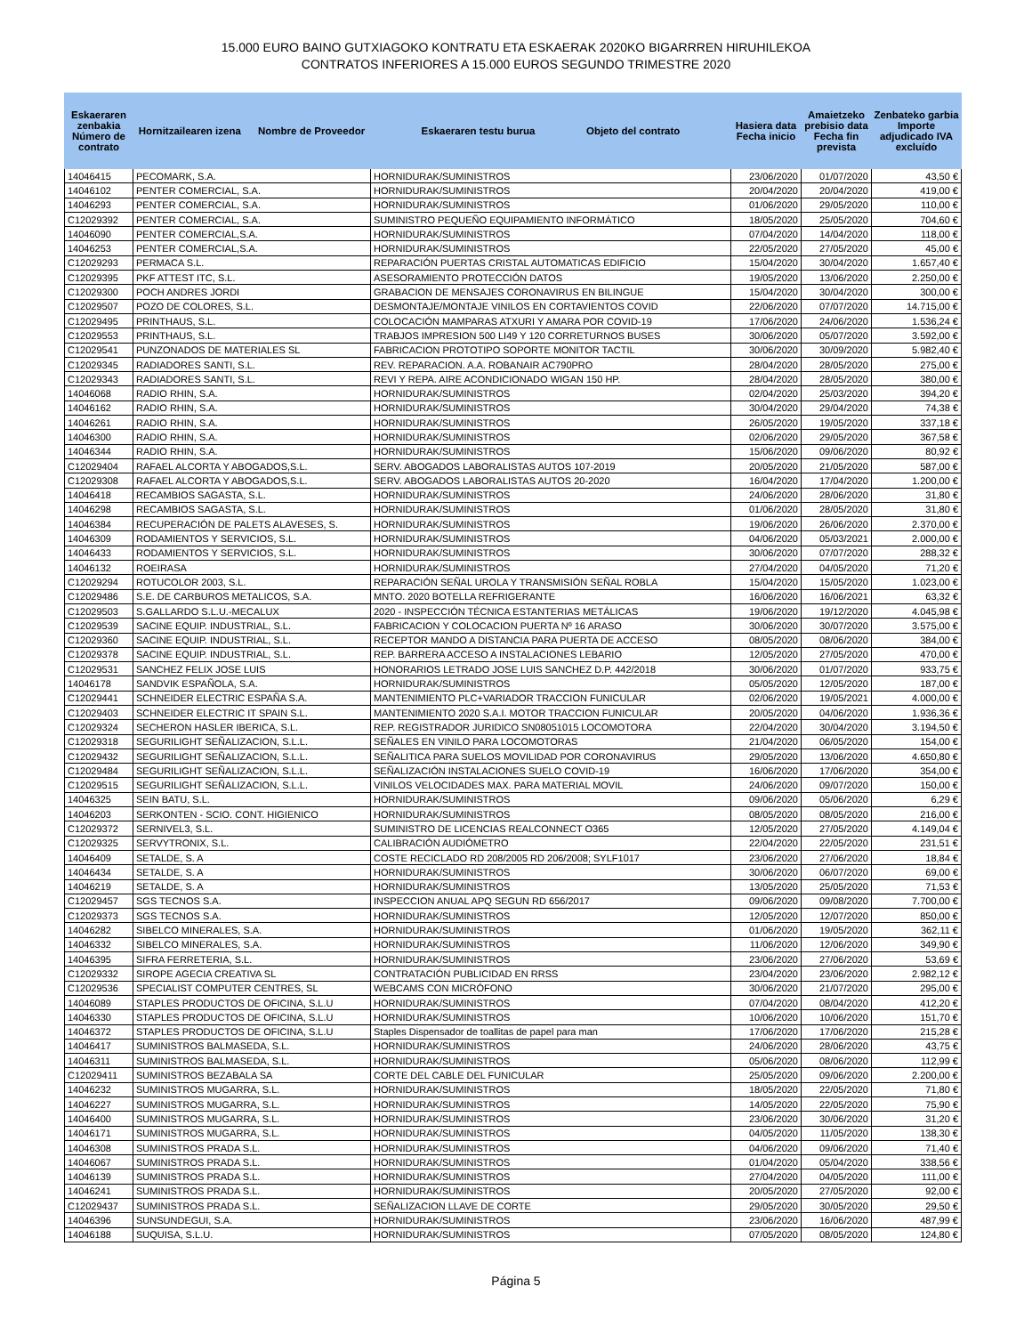15.000 EURO BAINO GUTXIAGOKO KONTRATU ETA ESKAERAK 2020KO BIGARRREN HIRUHILEKOA
CONTRATOS INFERIORES A 15.000 EUROS SEGUNDO TRIMESTRE 2020
| Eskaeraren zenbakia Número de contrato | Hornitzailearen izena Nombre de Proveedor | Eskaeraren testu burua Objeto del contrato | Hasiera data Fecha inicio | Amaietzeko prebisio data Fecha fin prevista | Zenbateko garbia Importe adjudicado IVA excluído |
| --- | --- | --- | --- | --- | --- |
| 14046415 | PECOMARK, S.A. | HORNIDURAK/SUMINISTROS | 23/06/2020 | 01/07/2020 | 43,50 € |
| 14046102 | PENTER COMERCIAL, S.A. | HORNIDURAK/SUMINISTROS | 20/04/2020 | 20/04/2020 | 419,00 € |
| 14046293 | PENTER COMERCIAL, S.A. | HORNIDURAK/SUMINISTROS | 01/06/2020 | 29/05/2020 | 110,00 € |
| C12029392 | PENTER COMERCIAL, S.A. | SUMINISTRO PEQUEÑO EQUIPAMIENTO INFORMÁTICO | 18/05/2020 | 25/05/2020 | 704,60 € |
| 14046090 | PENTER COMERCIAL,S.A. | HORNIDURAK/SUMINISTROS | 07/04/2020 | 14/04/2020 | 118,00 € |
| 14046253 | PENTER COMERCIAL,S.A. | HORNIDURAK/SUMINISTROS | 22/05/2020 | 27/05/2020 | 45,00 € |
| C12029293 | PERMACA S.L. | REPARACIÓN PUERTAS CRISTAL AUTOMATICAS EDIFICIO | 15/04/2020 | 30/04/2020 | 1.657,40 € |
| C12029395 | PKF ATTEST ITC, S.L. | ASESORAMIENTO PROTECCIÓN DATOS | 19/05/2020 | 13/06/2020 | 2.250,00 € |
| C12029300 | POCH ANDRES JORDI | GRABACION DE MENSAJES CORONAVIRUS EN BILINGUE | 15/04/2020 | 30/04/2020 | 300,00 € |
| C12029507 | POZO DE COLORES, S.L. | DESMONTAJE/MONTAJE VINILOS EN CORTAVIENTOS COVID | 22/06/2020 | 07/07/2020 | 14.715,00 € |
| C12029495 | PRINTHAUS, S.L. | COLOCACIÓN MAMPARAS ATXURI Y AMARA POR COVID-19 | 17/06/2020 | 24/06/2020 | 1.536,24 € |
| C12029553 | PRINTHAUS, S.L. | TRABJOS IMPRESION 500 LI49 Y 120 CORRETURNOS BUSES | 30/06/2020 | 05/07/2020 | 3.592,00 € |
| C12029541 | PUNZONADOS DE MATERIALES SL | FABRICACION PROTOTIPO SOPORTE MONITOR TACTIL | 30/06/2020 | 30/09/2020 | 5.982,40 € |
| C12029345 | RADIADORES SANTI, S.L. | REV. REPARACION. A.A. ROBANAIR AC790PRO | 28/04/2020 | 28/05/2020 | 275,00 € |
| C12029343 | RADIADORES SANTI, S.L. | REVI Y REPA. AIRE ACONDICIONADO WIGAN 150 HP. | 28/04/2020 | 28/05/2020 | 380,00 € |
| 14046068 | RADIO RHIN, S.A. | HORNIDURAK/SUMINISTROS | 02/04/2020 | 25/03/2020 | 394,20 € |
| 14046162 | RADIO RHIN, S.A. | HORNIDURAK/SUMINISTROS | 30/04/2020 | 29/04/2020 | 74,38 € |
| 14046261 | RADIO RHIN, S.A. | HORNIDURAK/SUMINISTROS | 26/05/2020 | 19/05/2020 | 337,18 € |
| 14046300 | RADIO RHIN, S.A. | HORNIDURAK/SUMINISTROS | 02/06/2020 | 29/05/2020 | 367,58 € |
| 14046344 | RADIO RHIN, S.A. | HORNIDURAK/SUMINISTROS | 15/06/2020 | 09/06/2020 | 80,92 € |
| C12029404 | RAFAEL ALCORTA Y ABOGADOS,S.L. | SERV. ABOGADOS LABORALISTAS AUTOS 107-2019 | 20/05/2020 | 21/05/2020 | 587,00 € |
| C12029308 | RAFAEL ALCORTA Y ABOGADOS,S.L. | SERV. ABOGADOS LABORALISTAS AUTOS 20-2020 | 16/04/2020 | 17/04/2020 | 1.200,00 € |
| 14046418 | RECAMBIOS SAGASTA, S.L. | HORNIDURAK/SUMINISTROS | 24/06/2020 | 28/06/2020 | 31,80 € |
| 14046298 | RECAMBIOS SAGASTA, S.L. | HORNIDURAK/SUMINISTROS | 01/06/2020 | 28/05/2020 | 31,80 € |
| 14046384 | RECUPERACIÓN DE PALETS ALAVESES, S. | HORNIDURAK/SUMINISTROS | 19/06/2020 | 26/06/2020 | 2.370,00 € |
| 14046309 | RODAMIENTOS Y SERVICIOS, S.L. | HORNIDURAK/SUMINISTROS | 04/06/2020 | 05/03/2021 | 2.000,00 € |
| 14046433 | RODAMIENTOS Y SERVICIOS, S.L. | HORNIDURAK/SUMINISTROS | 30/06/2020 | 07/07/2020 | 288,32 € |
| 14046132 | ROEIRASA | HORNIDURAK/SUMINISTROS | 27/04/2020 | 04/05/2020 | 71,20 € |
| C12029294 | ROTUCOLOR 2003, S.L. | REPARACIÓN SEÑAL UROLA Y TRANSMISIÓN SEÑAL ROBLA | 15/04/2020 | 15/05/2020 | 1.023,00 € |
| C12029486 | S.E. DE CARBUROS METALICOS, S.A. | MNTO. 2020 BOTELLA REFRIGERANTE | 16/06/2020 | 16/06/2021 | 63,32 € |
| C12029503 | S.GALLARDO S.L.U.-MECALUX | 2020 - INSPECCIÓN TÉCNICA ESTANTERIAS METÁLICAS | 19/06/2020 | 19/12/2020 | 4.045,98 € |
| C12029539 | SACINE EQUIP. INDUSTRIAL, S.L. | FABRICACION Y COLOCACION PUERTA Nº 16 ARASO | 30/06/2020 | 30/07/2020 | 3.575,00 € |
| C12029360 | SACINE EQUIP. INDUSTRIAL, S.L. | RECEPTOR MANDO A DISTANCIA PARA PUERTA DE ACCESO | 08/05/2020 | 08/06/2020 | 384,00 € |
| C12029378 | SACINE EQUIP. INDUSTRIAL, S.L. | REP. BARRERA ACCESO A INSTALACIONES LEBARIO | 12/05/2020 | 27/05/2020 | 470,00 € |
| C12029531 | SANCHEZ FELIX JOSE LUIS | HONORARIOS LETRADO JOSE LUIS SANCHEZ D.P. 442/2018 | 30/06/2020 | 01/07/2020 | 933,75 € |
| 14046178 | SANDVIK ESPAÑOLA, S.A. | HORNIDURAK/SUMINISTROS | 05/05/2020 | 12/05/2020 | 187,00 € |
| C12029441 | SCHNEIDER ELECTRIC ESPAÑA S.A. | MANTENIMIENTO PLC+VARIADOR TRACCION FUNICULAR | 02/06/2020 | 19/05/2021 | 4.000,00 € |
| C12029403 | SCHNEIDER ELECTRIC IT SPAIN S.L. | MANTENIMIENTO 2020 S.A.I. MOTOR TRACCION FUNICULAR | 20/05/2020 | 04/06/2020 | 1.936,36 € |
| C12029324 | SECHERON HASLER IBERICA, S.L. | REP. REGISTRADOR JURIDICO SN08051015 LOCOMOTORA | 22/04/2020 | 30/04/2020 | 3.194,50 € |
| C12029318 | SEGURILIGHT SEÑALIZACION, S.L.L. | SEÑALES EN VINILO PARA LOCOMOTORAS | 21/04/2020 | 06/05/2020 | 154,00 € |
| C12029432 | SEGURILIGHT SEÑALIZACION, S.L.L. | SEÑALITICA PARA SUELOS MOVILIDAD POR CORONAVIRUS | 29/05/2020 | 13/06/2020 | 4.650,80 € |
| C12029484 | SEGURILIGHT SEÑALIZACION, S.L.L. | SEÑALIZACIÓN INSTALACIONES SUELO COVID-19 | 16/06/2020 | 17/06/2020 | 354,00 € |
| C12029515 | SEGURILIGHT SEÑALIZACION, S.L.L. | VINILOS VELOCIDADES MAX. PARA MATERIAL MOVIL | 24/06/2020 | 09/07/2020 | 150,00 € |
| 14046325 | SEIN BATU, S.L. | HORNIDURAK/SUMINISTROS | 09/06/2020 | 05/06/2020 | 6,29 € |
| 14046203 | SERKONTEN - SCIO. CONT. HIGIENICO | HORNIDURAK/SUMINISTROS | 08/05/2020 | 08/05/2020 | 216,00 € |
| C12029372 | SERNIVEL3, S.L. | SUMINISTRO DE LICENCIAS REALCONNECT O365 | 12/05/2020 | 27/05/2020 | 4.149,04 € |
| C12029325 | SERVYTRONIX, S.L. | CALIBRACIÓN AUDIÓMETRO | 22/04/2020 | 22/05/2020 | 231,51 € |
| 14046409 | SETALDE, S. A | COSTE RECICLADO RD 208/2005 RD 206/2008; SYLF1017 | 23/06/2020 | 27/06/2020 | 18,84 € |
| 14046434 | SETALDE, S. A | HORNIDURAK/SUMINISTROS | 30/06/2020 | 06/07/2020 | 69,00 € |
| 14046219 | SETALDE, S. A | HORNIDURAK/SUMINISTROS | 13/05/2020 | 25/05/2020 | 71,53 € |
| C12029457 | SGS TECNOS S.A. | INSPECCION ANUAL APQ SEGUN RD 656/2017 | 09/06/2020 | 09/08/2020 | 7.700,00 € |
| C12029373 | SGS TECNOS S.A. | HORNIDURAK/SUMINISTROS | 12/05/2020 | 12/07/2020 | 850,00 € |
| 14046282 | SIBELCO MINERALES, S.A. | HORNIDURAK/SUMINISTROS | 01/06/2020 | 19/05/2020 | 362,11 € |
| 14046332 | SIBELCO MINERALES, S.A. | HORNIDURAK/SUMINISTROS | 11/06/2020 | 12/06/2020 | 349,90 € |
| 14046395 | SIFRA FERRETERIA, S.L. | HORNIDURAK/SUMINISTROS | 23/06/2020 | 27/06/2020 | 53,69 € |
| C12029332 | SIROPE AGECIA CREATIVA SL | CONTRATACIÓN PUBLICIDAD EN RRSS | 23/04/2020 | 23/06/2020 | 2.982,12 € |
| C12029536 | SPECIALIST COMPUTER CENTRES, SL | WEBCAMS CON MICRÓFONO | 30/06/2020 | 21/07/2020 | 295,00 € |
| 14046089 | STAPLES PRODUCTOS DE OFICINA, S.L.U | HORNIDURAK/SUMINISTROS | 07/04/2020 | 08/04/2020 | 412,20 € |
| 14046330 | STAPLES PRODUCTOS DE OFICINA, S.L.U | HORNIDURAK/SUMINISTROS | 10/06/2020 | 10/06/2020 | 151,70 € |
| 14046372 | STAPLES PRODUCTOS DE OFICINA, S.L.U | Staples Dispensador de toallitas de papel para man | 17/06/2020 | 17/06/2020 | 215,28 € |
| 14046417 | SUMINISTROS BALMASEDA, S.L. | HORNIDURAK/SUMINISTROS | 24/06/2020 | 28/06/2020 | 43,75 € |
| 14046311 | SUMINISTROS BALMASEDA, S.L. | HORNIDURAK/SUMINISTROS | 05/06/2020 | 08/06/2020 | 112,99 € |
| C12029411 | SUMINISTROS BEZABALA SA | CORTE DEL CABLE DEL FUNICULAR | 25/05/2020 | 09/06/2020 | 2.200,00 € |
| 14046232 | SUMINISTROS MUGARRA, S.L. | HORNIDURAK/SUMINISTROS | 18/05/2020 | 22/05/2020 | 71,80 € |
| 14046227 | SUMINISTROS MUGARRA, S.L. | HORNIDURAK/SUMINISTROS | 14/05/2020 | 22/05/2020 | 75,90 € |
| 14046400 | SUMINISTROS MUGARRA, S.L. | HORNIDURAK/SUMINISTROS | 23/06/2020 | 30/06/2020 | 31,20 € |
| 14046171 | SUMINISTROS MUGARRA, S.L. | HORNIDURAK/SUMINISTROS | 04/05/2020 | 11/05/2020 | 138,30 € |
| 14046308 | SUMINISTROS PRADA S.L. | HORNIDURAK/SUMINISTROS | 04/06/2020 | 09/06/2020 | 71,40 € |
| 14046067 | SUMINISTROS PRADA S.L. | HORNIDURAK/SUMINISTROS | 01/04/2020 | 05/04/2020 | 338,56 € |
| 14046139 | SUMINISTROS PRADA S.L. | HORNIDURAK/SUMINISTROS | 27/04/2020 | 04/05/2020 | 111,00 € |
| 14046241 | SUMINISTROS PRADA S.L. | HORNIDURAK/SUMINISTROS | 20/05/2020 | 27/05/2020 | 92,00 € |
| C12029437 | SUMINISTROS PRADA S.L. | SEÑALIZACION LLAVE DE CORTE | 29/05/2020 | 30/05/2020 | 29,50 € |
| 14046396 | SUNSUNDEGUI, S.A. | HORNIDURAK/SUMINISTROS | 23/06/2020 | 16/06/2020 | 487,99 € |
| 14046188 | SUQUISA, S.L.U. | HORNIDURAK/SUMINISTROS | 07/05/2020 | 08/05/2020 | 124,80 € |
Página 5